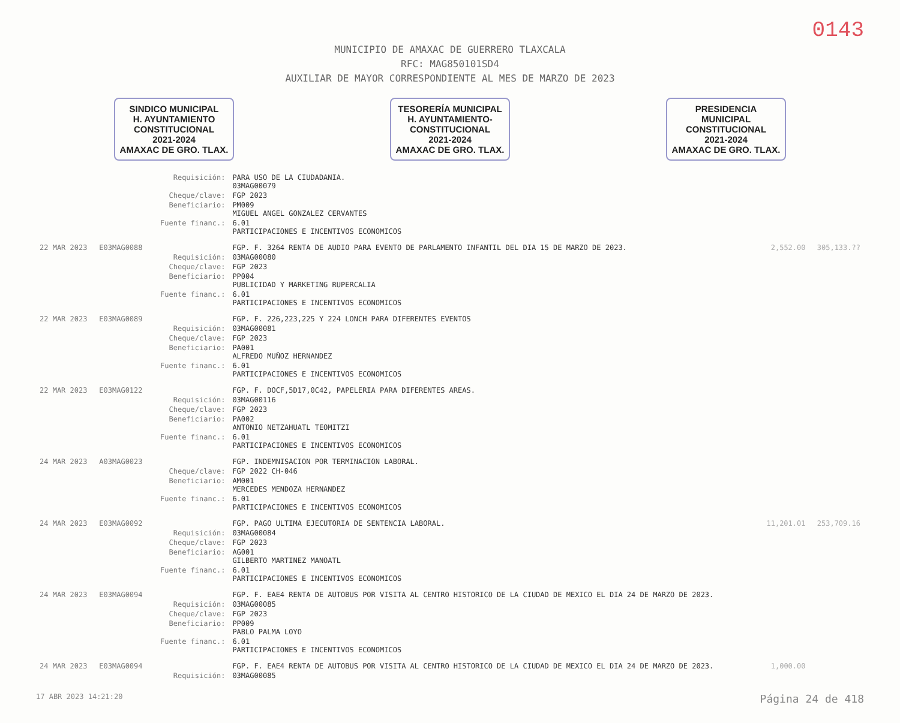0143
MUNICIPIO DE AMAXAC DE GUERRERO TLAXCALA
RFC: MAG850101SD4
AUXILIAR DE MAYOR CORRESPONDIENTE AL MES DE MARZO DE 2023
SINDICO MUNICIPAL
H. AYUNTAMIENTO
CONSTITUCIONAL
2021-2024
AMAXAC DE GRO. TLAX.
TESORERÍA MUNICIPAL
H. AYUNTAMIENTO-
CONSTITUCIONAL
2021-2024
AMAXAC DE GRO. TLAX.
PRESIDENCIA
MUNICIPAL
CONSTITUCIONAL
2021-2024
AMAXAC DE GRO. TLAX.
| | | Requisición: | PARA USO DE LA CIUDADANIA. 03MAG00079 | | |
| | | Cheque/clave: | FGP 2023 | | |
| | | Beneficiario: | PM009 MIGUEL ANGEL GONZALEZ CERVANTES | | |
| | | Fuente financ.: | 6.01 PARTICIPACIONES E INCENTIVOS ECONOMICOS | | |
| 22 MAR 2023 | E03MAG0088 | | FGP. F. 3264 RENTA DE AUDIO PARA EVENTO DE PARLAMENTO INFANTIL DEL DIA 15 DE MARZO DE 2023. | 2,552.00 | 305,133.?? |
| | | Requisición: | 03MAG00080 | | |
| | | Cheque/clave: | FGP 2023 | | |
| | | Beneficiario: | PP004 PUBLICIDAD Y MARKETING RUPERCALIA | | |
| | | Fuente financ.: | 6.01 PARTICIPACIONES E INCENTIVOS ECONOMICOS | | |
| 22 MAR 2023 | E03MAG0089 | | FGP. F. 226,223,225 Y 224 LONCH PARA DIFERENTES EVENTOS | | |
| | | Requisición: | 03MAG00081 | | |
| | | Cheque/clave: | FGP 2023 | | |
| | | Beneficiario: | PA001 ALFREDO MUÑOZ HERNANDEZ | | |
| | | Fuente financ.: | 6.01 PARTICIPACIONES E INCENTIVOS ECONOMICOS | | |
| 22 MAR 2023 | E03MAG0122 | | FGP. F. DOCF,5D17,0C42, PAPELERIA PARA DIFERENTES AREAS. | | |
| | | Requisición: | 03MAG00116 | | |
| | | Cheque/clave: | FGP 2023 | | |
| | | Beneficiario: | PA002 ANTONIO NETZAHUATL TEOMITZI | | |
| | | Fuente financ.: | 6.01 PARTICIPACIONES E INCENTIVOS ECONOMICOS | | |
| 24 MAR 2023 | A03MAG0023 | | FGP. INDEMNISACION POR TERMINACION LABORAL. | | |
| | | Cheque/clave: | FGP 2022 CH-046 | | |
| | | Beneficiario: | AM001 MERCEDES MENDOZA HERNANDEZ | | |
| | | Fuente financ.: | 6.01 PARTICIPACIONES E INCENTIVOS ECONOMICOS | | |
| 24 MAR 2023 | E03MAG0092 | | FGP. PAGO ULTIMA EJECUTORIA DE SENTENCIA LABORAL. | 11,201.01 | 253,709.16 |
| | | Requisición: | 03MAG00084 | | |
| | | Cheque/clave: | FGP 2023 | | |
| | | Beneficiario: | AG001 GILBERTO MARTINEZ MANOATL | | |
| | | Fuente financ.: | 6.01 PARTICIPACIONES E INCENTIVOS ECONOMICOS | | |
| 24 MAR 2023 | E03MAG0094 | | FGP. F. EAE4 RENTA DE AUTOBUS POR VISITA AL CENTRO HISTORICO DE LA CIUDAD DE MEXICO EL DIA 24 DE MARZO DE 2023. | | |
| | | Requisición: | 03MAG00085 | | |
| | | Cheque/clave: | FGP 2023 | | |
| | | Beneficiario: | PP009 PABLO PALMA LOYO | | |
| | | Fuente financ.: | 6.01 PARTICIPACIONES E INCENTIVOS ECONOMICOS | | |
| 24 MAR 2023 | E03MAG0094 | | FGP. F. EAE4 RENTA DE AUTOBUS POR VISITA AL CENTRO HISTORICO DE LA CIUDAD DE MEXICO EL DIA 24 DE MARZO DE 2023. | 1,000.00 | |
| | | Requisición: | 03MAG00085 | | |
17 ABR 2023 14:21:20 Página 24 de 418